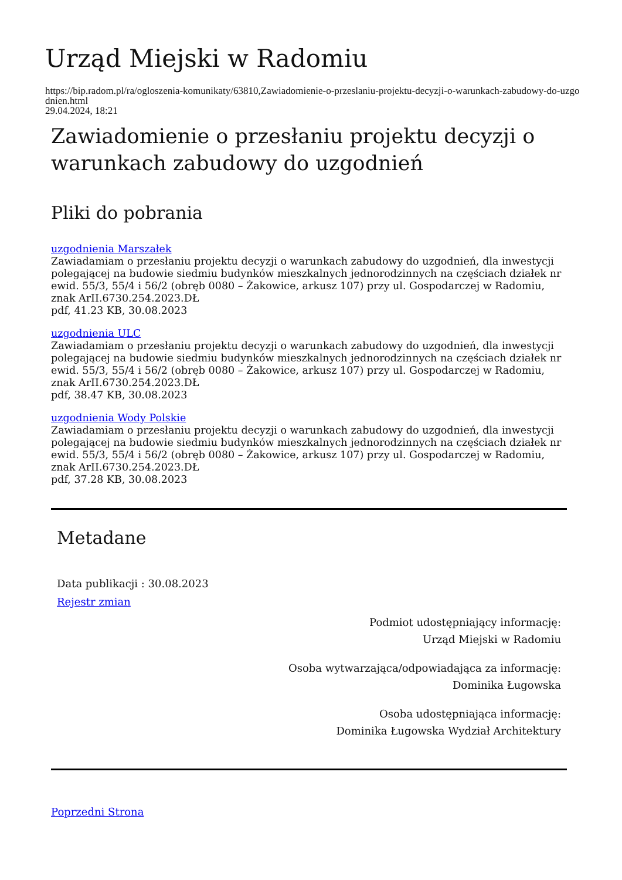Urząd Miejski w Radomiu
https://bip.radom.pl/ra/ogloszenia-komunikaty/63810,Zawiadomienie-o-przeslaniu-projektu-decyzji-o-warunkach-zabudowy-do-uzgodnien.html
29.04.2024, 18:21
Zawiadomienie o przesłaniu projektu decyzji o warunkach zabudowy do uzgodnień
Pliki do pobrania
uzgodnienia Marszałek
Zawiadamiam o przesłaniu projektu decyzji o warunkach zabudowy do uzgodnień, dla inwestycji polegającej na budowie siedmiu budynków mieszkalnych jednorodzinnych na częściach działek nr ewid. 55/3, 55/4 i 56/2 (obręb 0080 – Żakowice, arkusz 107) przy ul. Gospodarczej w Radomiu, znak ArII.6730.254.2023.DŁ
pdf, 41.23 KB, 30.08.2023
uzgodnienia ULC
Zawiadamiam o przesłaniu projektu decyzji o warunkach zabudowy do uzgodnień, dla inwestycji polegającej na budowie siedmiu budynków mieszkalnych jednorodzinnych na częściach działek nr ewid. 55/3, 55/4 i 56/2 (obręb 0080 – Żakowice, arkusz 107) przy ul. Gospodarczej w Radomiu, znak ArII.6730.254.2023.DŁ
pdf, 38.47 KB, 30.08.2023
uzgodnienia Wody Polskie
Zawiadamiam o przesłaniu projektu decyzji o warunkach zabudowy do uzgodnień, dla inwestycji polegającej na budowie siedmiu budynków mieszkalnych jednorodzinnych na częściach działek nr ewid. 55/3, 55/4 i 56/2 (obręb 0080 – Żakowice, arkusz 107) przy ul. Gospodarczej w Radomiu, znak ArII.6730.254.2023.DŁ
pdf, 37.28 KB, 30.08.2023
Metadane
Data publikacji : 30.08.2023
Rejestr zmian
Podmiot udostępniający informację:
Urząd Miejski w Radomiu
Osoba wytwarzająca/odpowiadająca za informację:
Dominika Ługowska
Osoba udostępniająca informację:
Dominika Ługowska Wydział Architektury
Poprzedni Strona